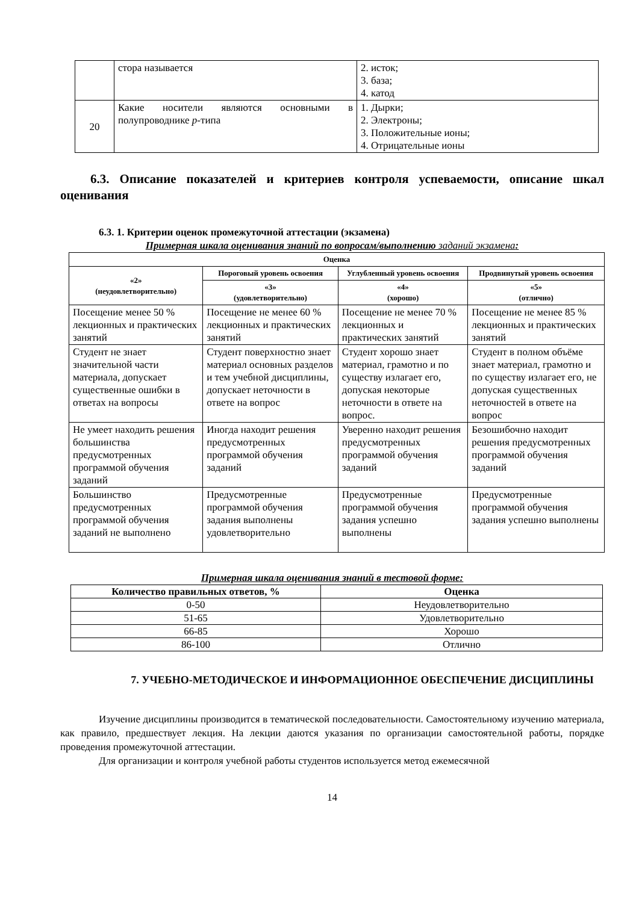| | стора называется | 2. исток; 3. база; 4. катод |
| 20 | Какие носители являются основными в полупроводнике p -типа | 1. Дырки; 2. Электроны; 3. Положительные ионы; 4. Отрицательные ионы |
6.3. Описание показателей и критериев контроля успеваемости, описание шкал оценивания
6.3. 1. Критерии оценок промежуточной аттестации (экзамена)
Примерная шкала оценивания знаний по вопросам/выполнению заданий экзамена:
| Оценка | | | |
| --- | --- | --- | --- |
| «2» (неудовлетворительно) | Пороговый уровень освоения | Углубленный уровень освоения | Продвинутый уровень освоения |
| | «3» (удовлетворительно) | «4» (хорошо) | «5» (отлично) |
| Посещение менее 50 % лекционных и практических занятий | Посещение не менее 60 % лекционных и практических занятий | Посещение не менее 70 % лекционных и практических занятий | Посещение не менее 85 % лекционных и практических занятий |
| Студент не знает значительной части материала, допускает существенные ошибки в ответах на вопросы | Студент поверхностно знает материал основных разделов и тем учебной дисциплины, допускает неточности в ответе на вопрос | Студент хорошо знает материал, грамотно и по существу излагает его, допуская некоторые неточности в ответе на вопрос. | Студент в полном объёме знает материал, грамотно и по существу излагает его, не допуская существенных неточностей в ответе на вопрос |
| Не умеет находить решения большинства предусмотренных программой обучения заданий | Иногда находит решения предусмотренных программой обучения заданий | Уверенно находит решения предусмотренных программой обучения заданий | Безошибочно находит решения предусмотренных программой обучения заданий |
| Большинство предусмотренных программой обучения заданий не выполнено | Предусмотренные программой обучения задания выполнены удовлетворительно | Предусмотренные программой обучения задания успешно выполнены | Предусмотренные программой обучения задания успешно выполнены |
Примерная шкала оценивания знаний в тестовой форме:
| Количество правильных ответов, % | Оценка |
| --- | --- |
| 0-50 | Неудовлетворительно |
| 51-65 | Удовлетворительно |
| 66-85 | Хорошо |
| 86-100 | Отлично |
7. УЧЕБНО-МЕТОДИЧЕСКОЕ И ИНФОРМАЦИОННОЕ ОБЕСПЕЧЕНИЕ ДИСЦИПЛИНЫ
Изучение дисциплины производится в тематической последовательности. Самостоятельному изучению материала, как правило, предшествует лекция. На лекции даются указания по организации самостоятельной работы, порядке проведения промежуточной аттестации.
Для организации и контроля учебной работы студентов используется метод ежемесячной
14